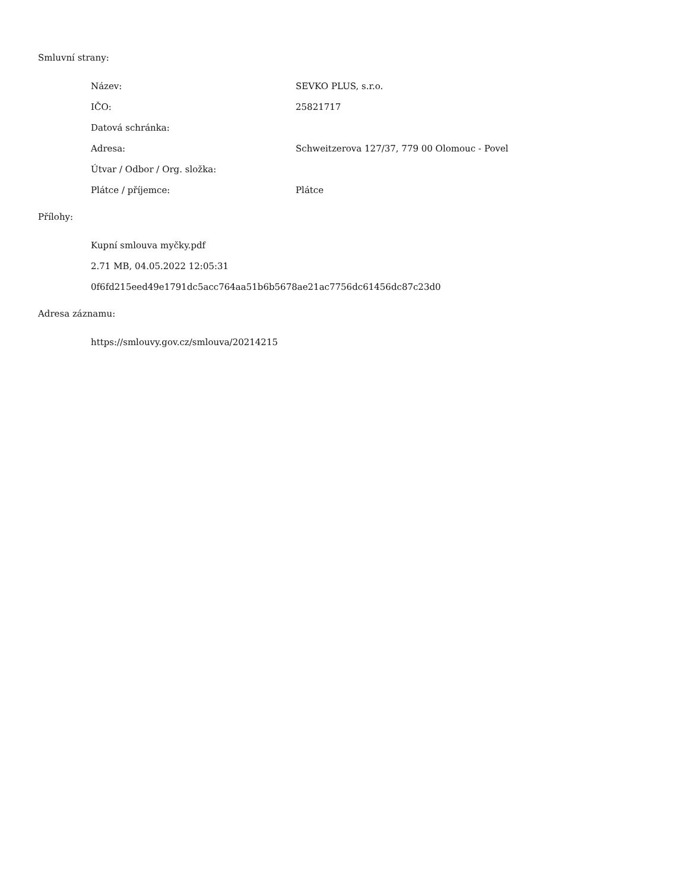Smluvní strany:
Název: SEVKO PLUS, s.r.o.
IČO: 25821717
Datová schránka:
Adresa: Schweitzerova 127/37, 779 00 Olomouc - Povel
Útvar / Odbor / Org. složka:
Plátce / příjemce: Plátce
Přílohy:
Kupní smlouva myčky.pdf
2.71 MB, 04.05.2022 12:05:31
0f6fd215eed49e1791dc5acc764aa51b6b5678ae21ac7756dc61456dc87c23d0
Adresa záznamu:
https://smlouvy.gov.cz/smlouva/20214215